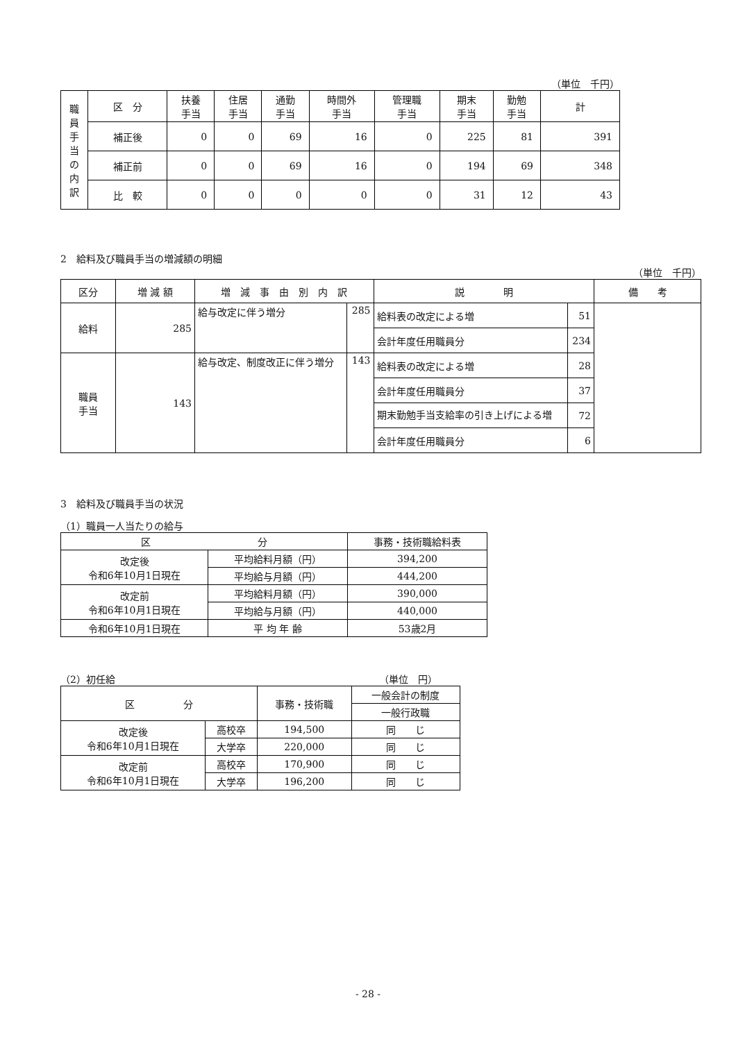（単位　千円）
| 職 員 手 当 の 内 訳 | 区 分 | 扶養 手当 | 住居 手当 | 通勤 手当 | 時間外 手当 | 管理職 手当 | 期末 手当 | 勤勉 手当 | 計 |
| --- | --- | --- | --- | --- | --- | --- | --- | --- | --- |
| | 補正後 | 0 | 0 | 69 | 16 | 0 | 225 | 81 | 391 |
| | 補正前 | 0 | 0 | 69 | 16 | 0 | 194 | 69 | 348 |
| | 比 較 | 0 | 0 | 0 | 0 | 0 | 31 | 12 | 43 |
2　給料及び職員手当の増減額の明細
（単位　千円）
| 区分 | 増 減 額 | 増 減 事 由 別 内 訳 | | 説 明 | | 備 考 |
| --- | --- | --- | --- | --- | --- | --- |
| 給料 | 285 | 給与改定に伴う増分 | 285 | 給料表の改定による増 | 51 | |
| | | | | 会計年度任用職員分 | 234 | |
| 職員 手当 | 143 | 給与改定、制度改正に伴う増分 | 143 | 給料表の改定による増 | 28 | |
| | | | | 会計年度任用職員分 | 37 | |
| | | | | 期末勤勉手当支給率の引き上げによる増 | 72 | |
| | | | | 会計年度任用職員分 | 6 | |
3　給料及び職員手当の状況
（1）職員一人当たりの給与
| 区 分 | | 事務・技術職給料表 |
| 改定後 令和6年10月1日現在 | 平均給料月額（円） | 394,200 |
| | 平均給与月額（円） | 444,200 |
| 改定前 令和6年10月1日現在 | 平均給料月額（円） | 390,000 |
| | 平均給与月額（円） | 440,000 |
| 令和6年10月1日現在 | 平 均 年 齢 | 53歳2月 |
（2）初任給 （単位　円）
| 区 分 | | 事務・技術職 | 一般会計の制度 |
| | | | 一般行政職 |
| 改定後 令和6年10月1日現在 | 高校卒 | 194,500 | 同 じ |
| | 大学卒 | 220,000 | 同 じ |
| 改定前 令和6年10月1日現在 | 高校卒 | 170,900 | 同 じ |
| | 大学卒 | 196,200 | 同 じ |
- 28 -